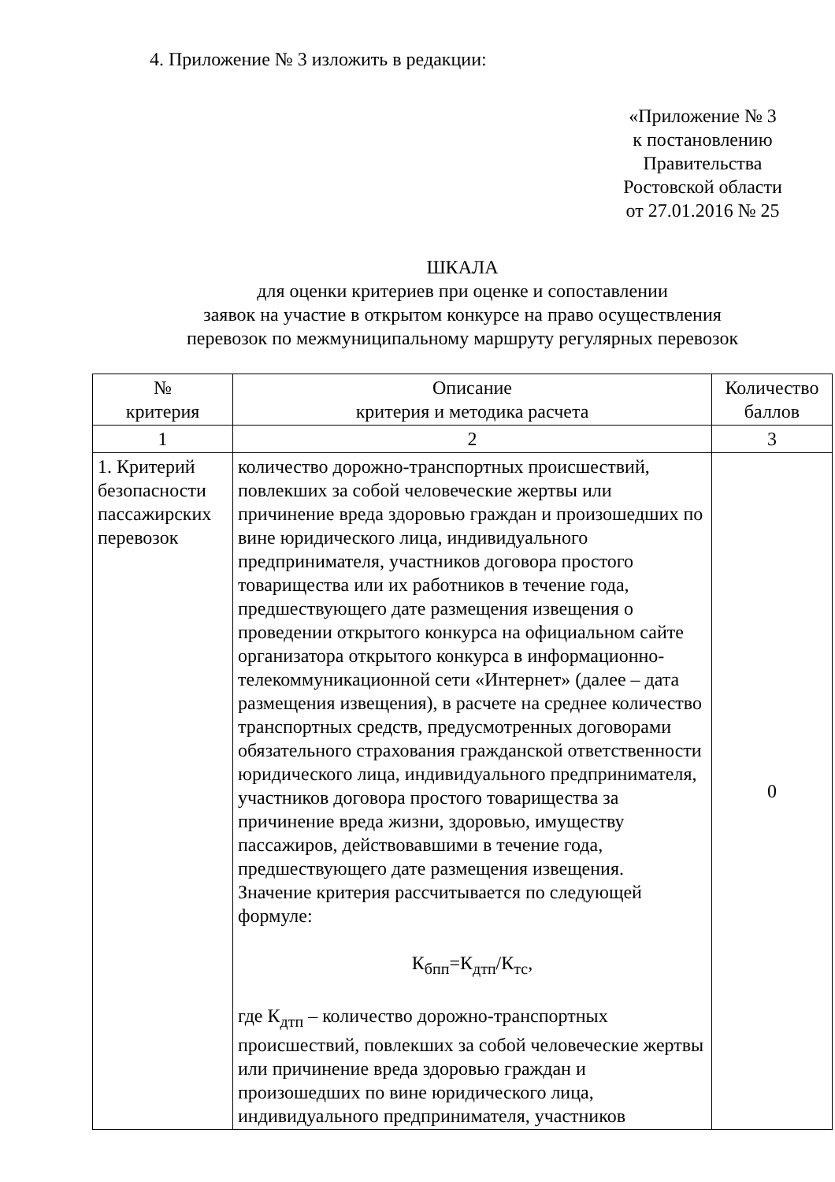4. Приложение № 3 изложить в редакции:
«Приложение № 3
к постановлению
Правительства
Ростовской области
от 27.01.2016 № 25
ШКАЛА
для оценки критериев при оценке и сопоставлении
заявок на участие в открытом конкурсе на право осуществления
перевозок по межмуниципальному маршруту регулярных перевозок
| № критерия | Описание критерия и методика расчета | Количество баллов |
| --- | --- | --- |
| 1 | 2 | 3 |
| 1. Критерий безопасности пассажирских перевозок | количество дорожно-транспортных происшествий, повлекших за собой человеческие жертвы или причинение вреда здоровью граждан и произошедших по вине юридического лица, индивидуального предпринимателя, участников договора простого товарищества или их работников в течение года, предшествующего дате размещения извещения о проведении открытого конкурса на официальном сайте организатора открытого конкурса в информационно-телекоммуникационной сети «Интернет» (далее – дата размещения извещения), в расчете на среднее количество транспортных средств, предусмотренных договорами обязательного страхования гражданской ответственности юридического лица, индивидуального предпринимателя, участников договора простого товарищества за причинение вреда жизни, здоровью, имуществу пассажиров, действовавшими в течение года, предшествующего дате размещения извещения. Значение критерия рассчитывается по следующей формуле: К<sub>бпп</sub>=К<sub>дтп</sub>/К<sub>тс</sub>, где К<sub>дтп</sub> – количество дорожно-транспортных происшествий, повлекших за собой человеческие жертвы или причинение вреда здоровью граждан и произошедших по вине юридического лица, индивидуального предпринимателя, участников | 0 |